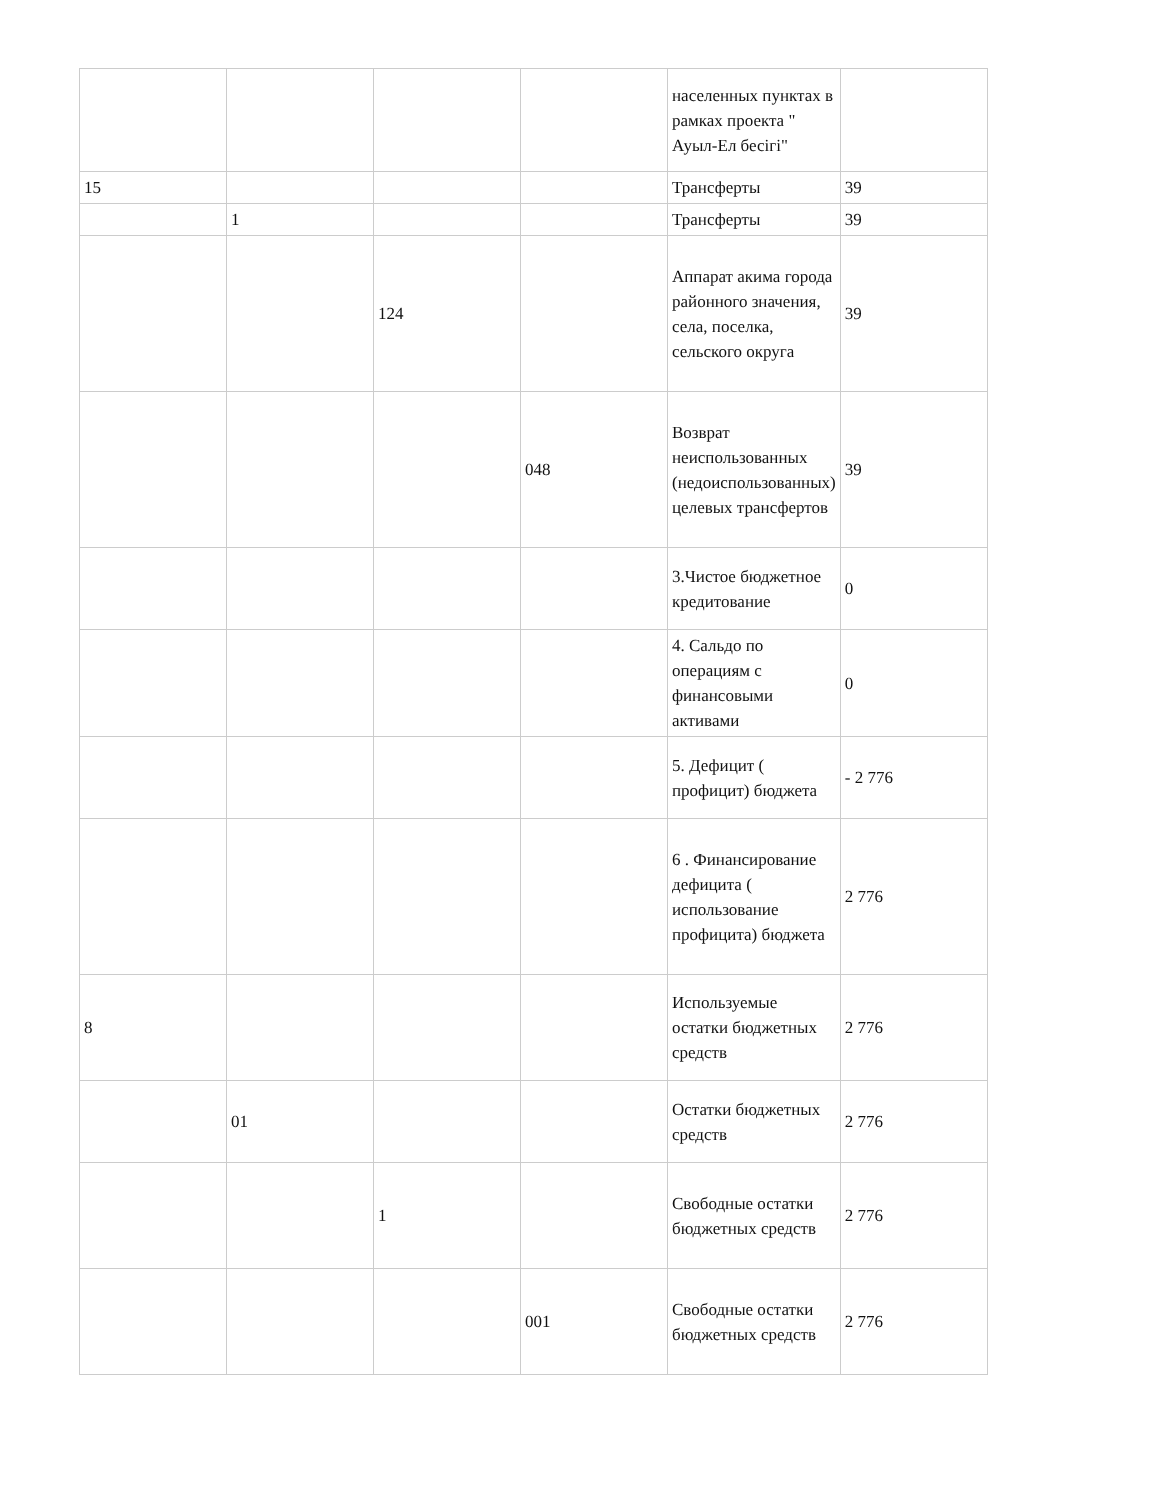| | | | | населенных пунктах в рамках проекта " Ауыл-Ел бесігі" | |
| 15 | | | | Трансферты | 39 |
| | 1 | | | Трансферты | 39 |
| | | 124 | | Аппарат акима города районного значения, села, поселка, сельского округа | 39 |
| | | | 048 | Возврат неиспользованных (недоиспользованных) целевых трансфертов | 39 |
| | | | | 3.Чистое бюджетное кредитование | 0 |
| | | | | 4. Сальдо по операциям с финансовыми активами | 0 |
| | | | | 5. Дефицит ( профицит) бюджета | - 2 776 |
| | | | | 6 . Финансирование дефицита ( использование профицита) бюджета | 2 776 |
| 8 | | | | Используемые остатки бюджетных средств | 2 776 |
| | 01 | | | Остатки бюджетных средств | 2 776 |
| | | 1 | | Свободные остатки бюджетных средств | 2 776 |
| | | | 001 | Свободные остатки бюджетных средств | 2 776 |